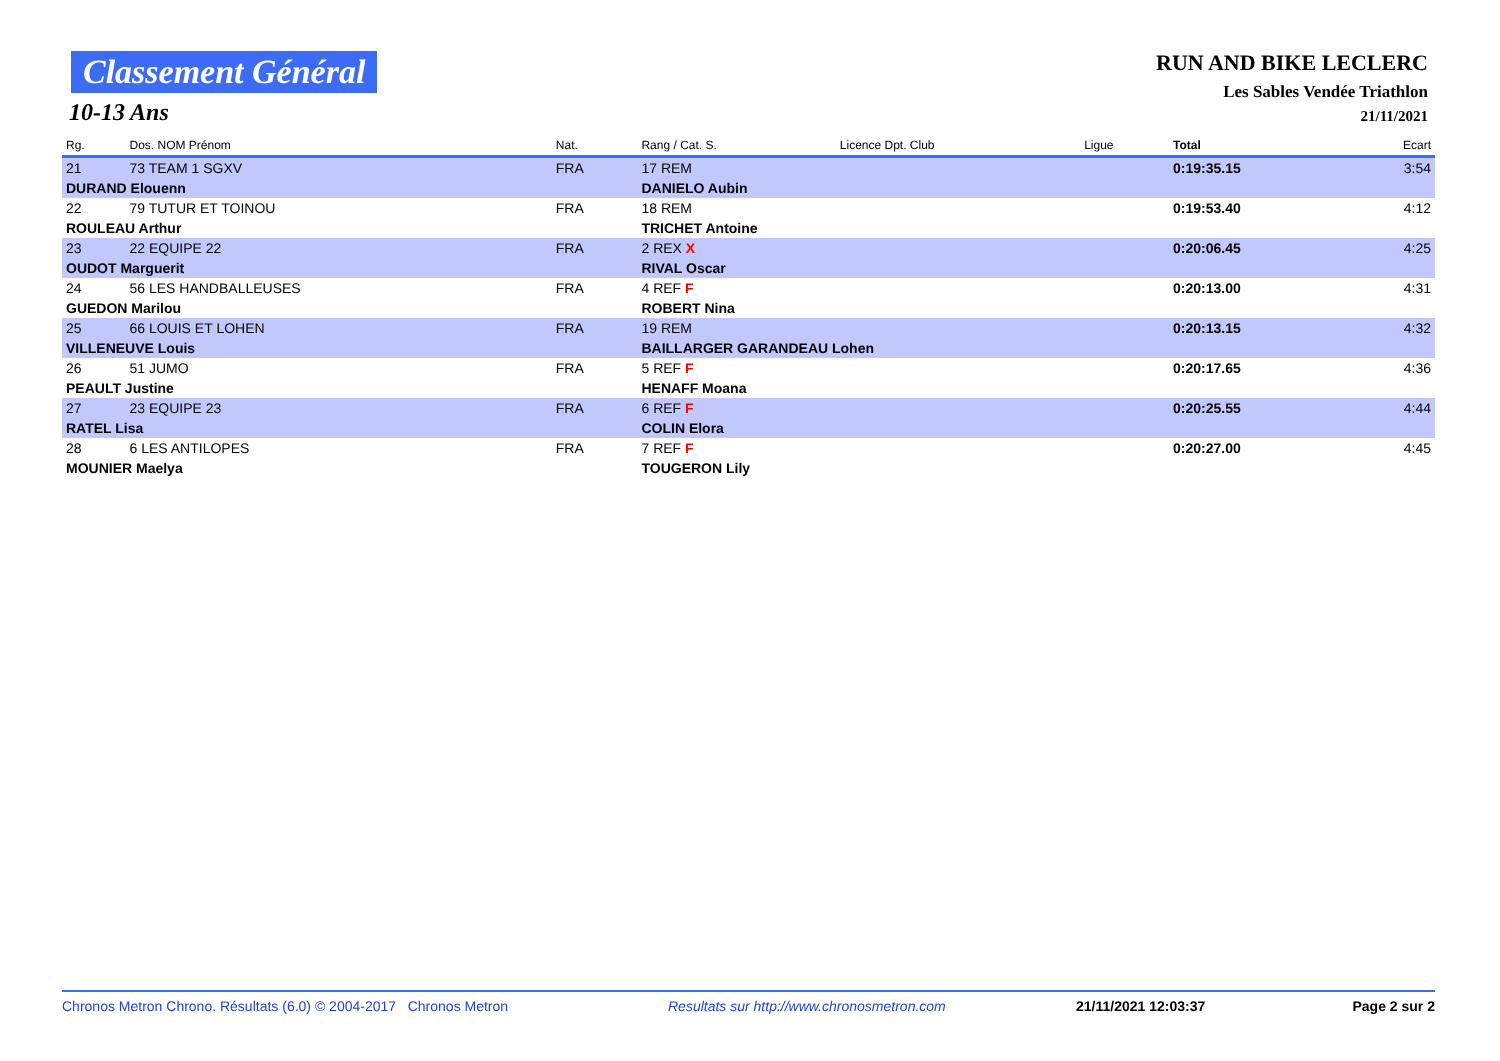Classement Général
10-13 Ans
RUN AND BIKE LECLERC
Les Sables Vendée Triathlon
21/11/2021
| Rg. | Dos. NOM Prénom | Nat. | Rang / Cat. S. | Licence Dpt. Club | Ligue | Total | Ecart |
| --- | --- | --- | --- | --- | --- | --- | --- |
| 21 | 73 TEAM 1 SGXV | FRA | 17 REM | | | 0:19:35.15 | 3:54 |
| DURAND Elouenn | | | DANIELO Aubin | | | | |
| 22 | 79 TUTUR ET TOINOU | FRA | 18 REM | | | 0:19:53.40 | 4:12 |
| ROULEAU Arthur | | | TRICHET Antoine | | | | |
| 23 | 22 EQUIPE 22 | FRA | 2 REX X | | | 0:20:06.45 | 4:25 |
| OUDOT Marguerit | | | RIVAL Oscar | | | | |
| 24 | 56 LES HANDBALLEUSES | FRA | 4 REF F | | | 0:20:13.00 | 4:31 |
| GUEDON Marilou | | | ROBERT Nina | | | | |
| 25 | 66 LOUIS ET LOHEN | FRA | 19 REM | | | 0:20:13.15 | 4:32 |
| VILLENEUVE Louis | | | BAILLARGER GARANDEAU Lohen | | | | |
| 26 | 51 JUMO | FRA | 5 REF F | | | 0:20:17.65 | 4:36 |
| PEAULT Justine | | | HENAFF Moana | | | | |
| 27 | 23 EQUIPE 23 | FRA | 6 REF F | | | 0:20:25.55 | 4:44 |
| RATEL Lisa | | | COLIN Elora | | | | |
| 28 | 6 LES ANTILOPES | FRA | 7 REF F | | | 0:20:27.00 | 4:45 |
| MOUNIER Maelya | | | TOUGERON Lily | | | | |
Chronos Metron Chrono. Résultats (6.0) © 2004-2017 Chronos Metron Resultats sur http://www.chronosmetron.com 21/11/2021 12:03:37 Page 2 sur 2